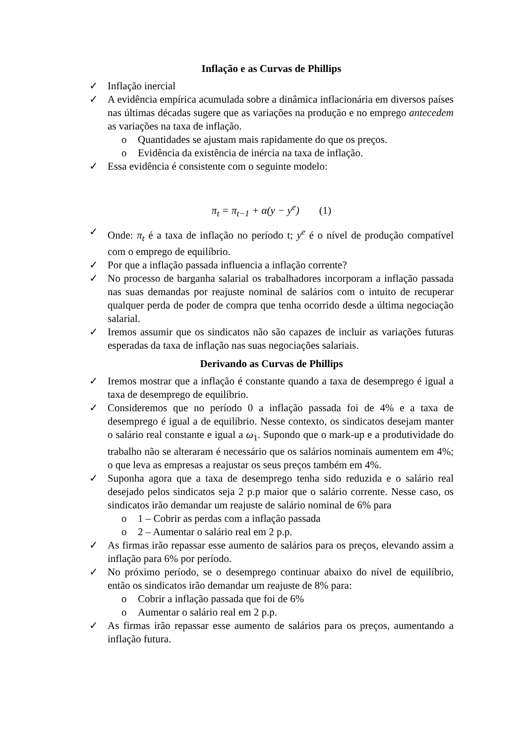Inflação e as Curvas de Phillips
✓ Inflação inercial
✓ A evidência empírica acumulada sobre a dinâmica inflacionária em diversos países nas últimas décadas sugere que as variações na produção e no emprego antecedem as variações na taxa de inflação.
o Quantidades se ajustam mais rapidamente do que os preços.
o Evidência da existência de inércia na taxa de inflação.
✓ Essa evidência é consistente com o seguinte modelo:
π<sub>t</sub> = π<sub>t−1</sub> + α(y − y<sup>e</sup>) (1)
✓ Onde: π<sub>t</sub> é a taxa de inflação no período t; y<sup>e</sup> é o nível de produção compatível com o emprego de equilíbrio.
✓ Por que a inflação passada influencia a inflação corrente?
✓ No processo de barganha salarial os trabalhadores incorporam a inflação passada nas suas demandas por reajuste nominal de salários com o intuito de recuperar qualquer perda de poder de compra que tenha ocorrido desde a última negociação salarial.
✓ Iremos assumir que os sindicatos não são capazes de incluir as variações futuras esperadas da taxa de inflação nas suas negociações salariais.
Derivando as Curvas de Phillips
✓ Iremos mostrar que a inflação é constante quando a taxa de desemprego é igual a taxa de desemprego de equilíbrio.
✓ Consideremos que no período 0 a inflação passada foi de 4% e a taxa de desemprego é igual a de equilíbrio. Nesse contexto, os sindicatos desejam manter o salário real constante e igual a ω<sub>1</sub>. Supondo que o mark-up e a produtividade do trabalho não se alteraram é necessário que os salários nominais aumentem em 4%; o que leva as empresas a reajustar os seus preços também em 4%.
✓ Suponha agora que a taxa de desemprego tenha sido reduzida e o salário real desejado pelos sindicatos seja 2 p.p maior que o salário corrente. Nesse caso, os sindicatos irão demandar um reajuste de salário nominal de 6% para
o 1 – Cobrir as perdas com a inflação passada
o 2 – Aumentar o salário real em 2 p.p.
✓ As firmas irão repassar esse aumento de salários para os preços, elevando assim a inflação para 6% por período.
✓ No próximo período, se o desemprego continuar abaixo do nível de equilíbrio, então os sindicatos irão demandar um reajuste de 8% para:
o Cobrir a inflação passada que foi de 6%
o Aumentar o salário real em 2 p.p.
✓ As firmas irão repassar esse aumento de salários para os preços, aumentando a inflação futura.